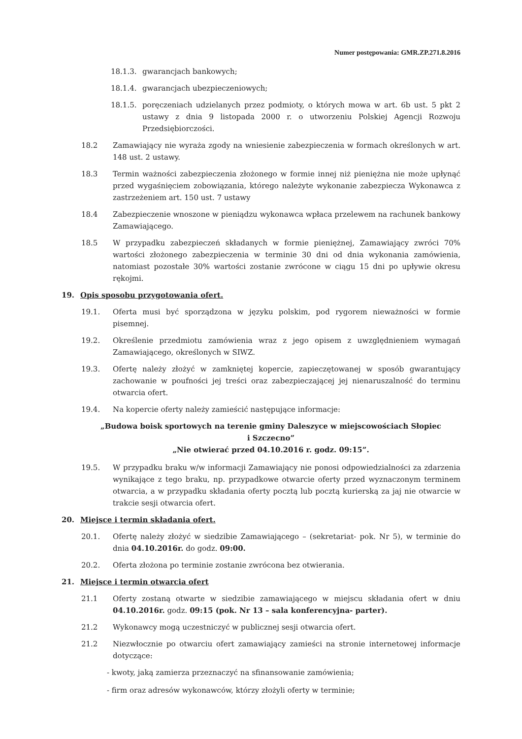Numer postępowania: GMR.ZP.271.8.2016
18.1.3. gwarancjach bankowych;
18.1.4. gwarancjach ubezpieczeniowych;
18.1.5. poręczeniach udzielanych przez podmioty, o których mowa w art. 6b ust. 5 pkt 2 ustawy z dnia 9 listopada 2000 r. o utworzeniu Polskiej Agencji Rozwoju Przedsiębiorczości.
18.2 Zamawiający nie wyraża zgody na wniesienie zabezpieczenia w formach określonych w art. 148 ust. 2 ustawy.
18.3 Termin ważności zabezpieczenia złożonego w formie innej niż pieniężna nie może upłynąć przed wygaśnięciem zobowiązania, którego należyte wykonanie zabezpiecza Wykonawca z zastrzeżeniem art. 150 ust. 7 ustawy
18.4 Zabezpieczenie wnoszone w pieniądzu wykonawca wpłaca przelewem na rachunek bankowy Zamawiającego.
18.5 W przypadku zabezpieczeń składanych w formie pieniężnej, Zamawiający zwróci 70% wartości złożonego zabezpieczenia w terminie 30 dni od dnia wykonania zamówienia, natomiast pozostałe 30% wartości zostanie zwrócone w ciągu 15 dni po upływie okresu rękojmi.
19. Opis sposobu przygotowania ofert.
19.1. Oferta musi być sporządzona w języku polskim, pod rygorem nieważności w formie pisemnej.
19.2. Określenie przedmiotu zamówienia wraz z jego opisem z uwzględnieniem wymagań Zamawiającego, określonych w SIWZ.
19.3. Ofertę należy złożyć w zamkniętej kopercie, zapieczętowanej w sposób gwarantujący zachowanie w poufności jej treści oraz zabezpieczającej jej nienaruszalność do terminu otwarcia ofert.
19.4. Na kopercie oferty należy zamieścić następujące informacje:
„Budowa boisk sportowych na terenie gminy Daleszyce w miejscowościach Słopiec
i Szczecno”
„Nie otwierać przed 04.10.2016 r. godz. 09:15”.
19.5. W przypadku braku w/w informacji Zamawiający nie ponosi odpowiedzialności za zdarzenia wynikające z tego braku, np. przypadkowe otwarcie oferty przed wyznaczonym terminem otwarcia, a w przypadku składania oferty pocztą lub pocztą kurierską za jaj nie otwarcie w trakcie sesji otwarcia ofert.
20. Miejsce i termin składania ofert.
20.1. Ofertę należy złożyć w siedzibie Zamawiającego – (sekretariat- pok. Nr 5), w terminie do dnia 04.10.2016r. do godz. 09:00.
20.2. Oferta złożona po terminie zostanie zwrócona bez otwierania.
21. Miejsce i termin otwarcia ofert
21.1 Oferty zostaną otwarte w siedzibie zamawiającego w miejscu składania ofert w dniu 04.10.2016r. godz. 09:15 (pok. Nr 13 – sala konferencyjna- parter).
21.2 Wykonawcy mogą uczestniczyć w publicznej sesji otwarcia ofert.
21.2 Niezwłocznie po otwarciu ofert zamawiający zamieści na stronie internetowej informacje dotyczące:
- kwoty, jaką zamierza przeznaczyć na sfinansowanie zamówienia;
- firm oraz adresów wykonawców, którzy złożyli oferty w terminie;